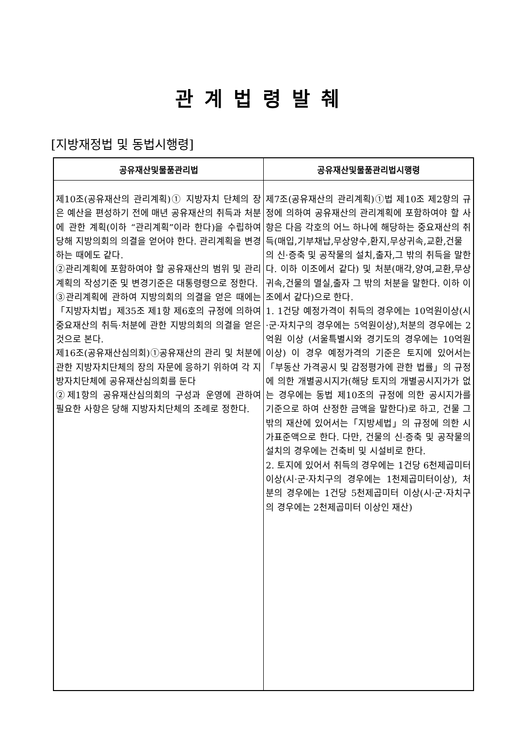관계법령발췌
[지방재정법 및 동법시행령]
| 공유재산및물품관리법 | 공유재산및물품관리법시행령 |
| --- | --- |
| 제10조(공유재산의 관리계획)① 지방자치 단체의 장은 예산을 편성하기 전에 매년 공유재산의 취득과 처분에 관한 계획(이하 “관리계획”이라 한다)을 수립하여 당해 지방의회의 의결을 얻어야 한다. 관리계획을 변경하는 때에도 같다. ②관리계획에 포함하여야 할 공유재산의 범위 및 관리계획의 작성기준 및 변경기준은 대통령령으로 정한다. ③관리계획에 관하여 지방의회의 의결을 얻은 때에는 「지방자치법」제35조 제1항 제6호의 규정에 의하여 중요재산의 취득·처분에 관한 지방의회의 의결을 얻은 것으로 본다. 제16조(공유재산심의회)①공유재산의 관리 및 처분에 관한 지방자치단체의 장의 자문에 응하기 위하여 각 지방자치단체에 공유재산심의회를 둔다 ②제1항의 공유재산심의회의 구성과 운영에 관하여 필요한 사항은 당해 지방자치단체의 조례로 정한다. | 제7조(공유재산의 관리계획)①법 제10조 제2항의 규정에 의하여 공유재산의 관리계획에 포함하여야 할 사항은 다음 각호의 어느 하나에 해당하는 중요재산의 취득(매입,기부채납,무상양수,환지,무상귀속,교환,건물의 신·증축 및 공작물의 설치,출자,그 밖의 취득을 말한다. 이하 이조에서 같다) 및 처분(매각,양여,교환,무상귀속,건물의 멸실,출자 그 밖의 처분을 말한다. 이하 이 조에서 같다)으로 한다. 1. 1건당 예정가격이 취득의 경우에는 10억원이상(시·군·자치구의 경우에는 5억원이상),처분의 경우에는 2억원 이상 (서울특별시와 경기도의 경우에는 10억원 이상) 이 경우 예정가격의 기준은 토지에 있어서는「부동산 가격공시 및 감정평가에 관한 법률」의 규정에 의한 개별공시지가(해당 토지의 개별공시지가가 없는 경우에는 동법 제10조의 규정에 의한 공시지가를 기준으로 하여 산정한 금액을 말한다)로 하고, 건물 그 밖의 재산에 있어서는「지방세법」의 규정에 의한 시가표준액으로 한다. 다만, 건물의 신·증축 및 공작물의 설치의 경우에는 건축비 및 시설비로 한다. 2. 토지에 있어서 취득의 경우에는 1건당 6천제곱미터이상(시·군·자치구의 경우에는 1천제곱미터이상), 처분의 경우에는 1건당 5천제곱미터 이상(시·군·자치구의 경우에는 2천제곱미터 이상인 재산) |